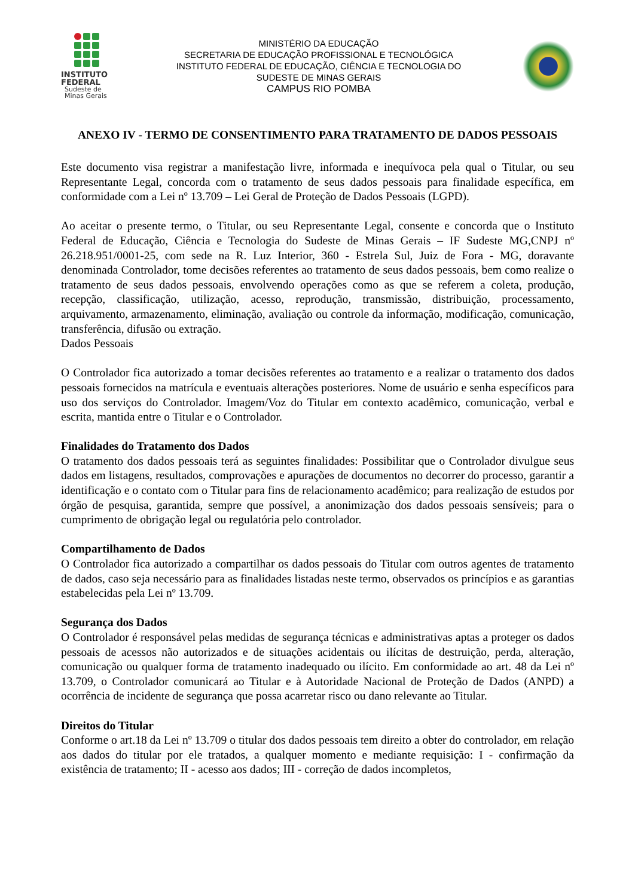INSTITUTO
FEDERAL
Sudeste de
Minas Gerais
MINISTÉRIO DA EDUCAÇÃO
SECRETARIA DE EDUCAÇÃO PROFISSIONAL E TECNOLÓGICA
INSTITUTO FEDERAL DE EDUCAÇÃO, CIÊNCIA E TECNOLOGIA DO
SUDESTE DE MINAS GERAIS
CAMPUS RIO POMBA
ANEXO IV - TERMO DE CONSENTIMENTO PARA TRATAMENTO DE DADOS PESSOAIS
Este documento visa registrar a manifestação livre, informada e inequívoca pela qual o Titular, ou seu Representante Legal, concorda com o tratamento de seus dados pessoais para finalidade específica, em conformidade com a Lei nº 13.709 – Lei Geral de Proteção de Dados Pessoais (LGPD).
Ao aceitar o presente termo, o Titular, ou seu Representante Legal, consente e concorda que o Instituto Federal de Educação, Ciência e Tecnologia do Sudeste de Minas Gerais – IF Sudeste MG,CNPJ nº 26.218.951/0001-25, com sede na R. Luz Interior, 360 - Estrela Sul, Juiz de Fora - MG, doravante denominada Controlador, tome decisões referentes ao tratamento de seus dados pessoais, bem como realize o tratamento de seus dados pessoais, envolvendo operações como as que se referem a coleta, produção, recepção, classificação, utilização, acesso, reprodução, transmissão, distribuição, processamento, arquivamento, armazenamento, eliminação, avaliação ou controle da informação, modificação, comunicação, transferência, difusão ou extração.
Dados Pessoais
O Controlador fica autorizado a tomar decisões referentes ao tratamento e a realizar o tratamento dos dados pessoais fornecidos na matrícula e eventuais alterações posteriores. Nome de usuário e senha específicos para uso dos serviços do Controlador. Imagem/Voz do Titular em contexto acadêmico, comunicação, verbal e escrita, mantida entre o Titular e o Controlador.
Finalidades do Tratamento dos Dados
O tratamento dos dados pessoais terá as seguintes finalidades: Possibilitar que o Controlador divulgue seus dados em listagens, resultados, comprovações e apurações de documentos no decorrer do processo, garantir a identificação e o contato com o Titular para fins de relacionamento acadêmico; para realização de estudos por órgão de pesquisa, garantida, sempre que possível, a anonimização dos dados pessoais sensíveis; para o cumprimento de obrigação legal ou regulatória pelo controlador.
Compartilhamento de Dados
O Controlador fica autorizado a compartilhar os dados pessoais do Titular com outros agentes de tratamento de dados, caso seja necessário para as finalidades listadas neste termo, observados os princípios e as garantias estabelecidas pela Lei nº 13.709.
Segurança dos Dados
O Controlador é responsável pelas medidas de segurança técnicas e administrativas aptas a proteger os dados pessoais de acessos não autorizados e de situações acidentais ou ilícitas de destruição, perda, alteração, comunicação ou qualquer forma de tratamento inadequado ou ilícito. Em conformidade ao art. 48 da Lei nº 13.709, o Controlador comunicará ao Titular e à Autoridade Nacional de Proteção de Dados (ANPD) a ocorrência de incidente de segurança que possa acarretar risco ou dano relevante ao Titular.
Direitos do Titular
Conforme o art.18 da Lei nº 13.709 o titular dos dados pessoais tem direito a obter do controlador, em relação aos dados do titular por ele tratados, a qualquer momento e mediante requisição: I - confirmação da existência de tratamento; II - acesso aos dados; III - correção de dados incompletos,